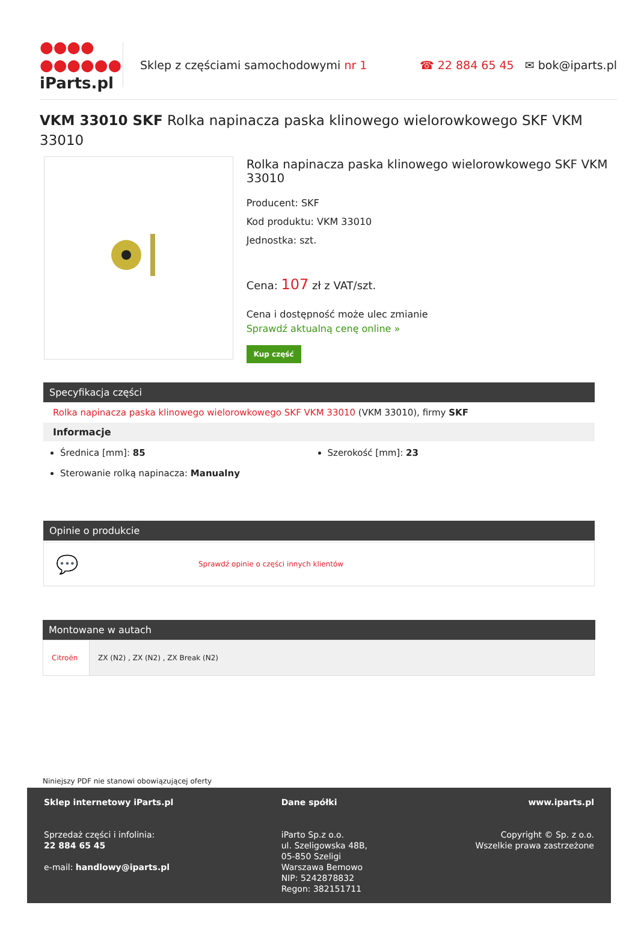●●●●
●●●●●●
iParts.pl
Sklep z częściami samochodowymi nr 1
☎ 22 884 65 45 ✉ bok@iparts.pl
VKM 33010 SKF Rolka napinacza paska klinowego wielorowkowego SKF VKM 33010
Rolka napinacza paska klinowego wielorowkowego SKF VKM 33010
Producent: SKF
Kod produktu: VKM 33010
Jednostka: szt.
Cena: 107 zł z VAT/szt.
Cena i dostępność może ulec zmianie
Sprawdź aktualną cenę online »
Kup część
Specyfikacja części
Rolka napinacza paska klinowego wielorowkowego SKF VKM 33010 (VKM 33010), firmy SKF
Informacje
Średnica [mm]: 85
Szerokość [mm]: 23
Sterowanie rolką napinacza: Manualny
Opinie o produkcie
💬 Sprawdź opinie o części innych klientów
Montowane w autach
| Citroën | ZX (N2) , ZX (N2) , ZX Break (N2) |
Niniejszy PDF nie stanowi obowiązującej oferty
Sklep internetowy iParts.pl
Sprzedaż części i infolinia:
22 884 65 45
e-mail: handlowy@iparts.pl
Dane spółki
iParto Sp.z o.o.
ul. Szeligowska 48B,
05-850 Szeligi
Warszawa Bemowo
NIP: 5242878832
Regon: 382151711
www.iparts.pl
Copyright © Sp. z o.o.
Wszelkie prawa zastrzeżone